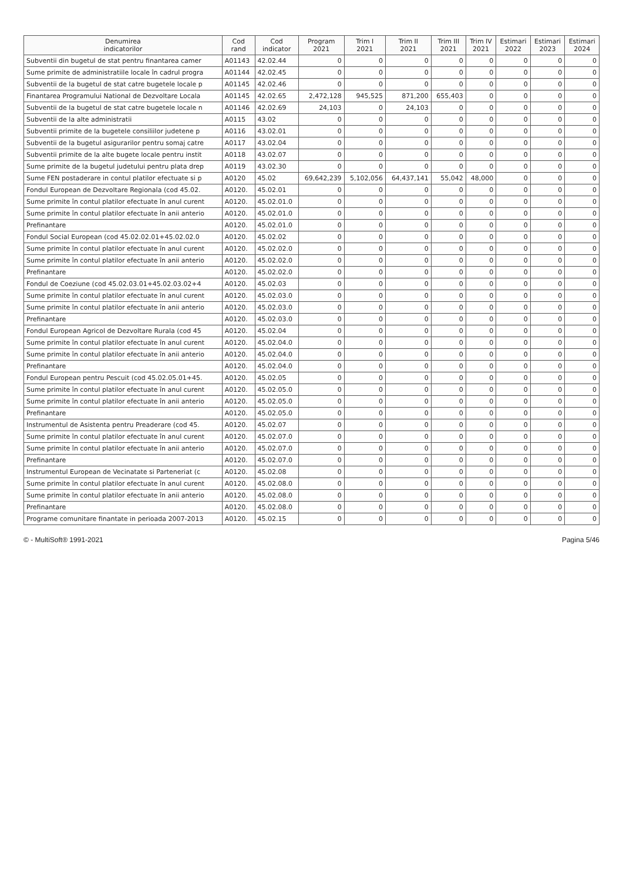| Denumirea indicatorilor | Cod rand | Cod indicator | Program 2021 | Trim I 2021 | Trim II 2021 | Trim III 2021 | Trim IV 2021 | Estimari 2022 | Estimari 2023 | Estimari 2024 |
| --- | --- | --- | --- | --- | --- | --- | --- | --- | --- | --- |
| Subventii din bugetul de stat pentru finantarea camer | A01143 | 42.02.44 | 0 | 0 | 0 | 0 | 0 | 0 | 0 | 0 |
| Sume primite de administratiile locale în cadrul progra | A01144 | 42.02.45 | 0 | 0 | 0 | 0 | 0 | 0 | 0 | 0 |
| Subventii de la bugetul de stat catre bugetele locale p | A01145 | 42.02.46 | 0 | 0 | 0 | 0 | 0 | 0 | 0 | 0 |
| Finantarea Programului National de Dezvoltare Locala | A01145 | 42.02.65 | 2,472,128 | 945,525 | 871,200 | 655,403 | 0 | 0 | 0 | 0 |
| Subventii de la bugetul de stat catre bugetele locale n | A01146 | 42.02.69 | 24,103 | 0 | 24,103 | 0 | 0 | 0 | 0 | 0 |
| Subventii de la alte administratii | A0115 | 43.02 | 0 | 0 | 0 | 0 | 0 | 0 | 0 | 0 |
| Subventii primite de la bugetele consiliilor judetene p | A0116 | 43.02.01 | 0 | 0 | 0 | 0 | 0 | 0 | 0 | 0 |
| Subventii de la bugetul asigurarilor pentru somaj catre | A0117 | 43.02.04 | 0 | 0 | 0 | 0 | 0 | 0 | 0 | 0 |
| Subventii primite de la alte bugete locale pentru instit | A0118 | 43.02.07 | 0 | 0 | 0 | 0 | 0 | 0 | 0 | 0 |
| Sume primite de la bugetul judetului pentru plata drep | A0119 | 43.02.30 | 0 | 0 | 0 | 0 | 0 | 0 | 0 | 0 |
| Sume FEN postaderare in contul platilor efectuate si p | A0120 | 45.02 | 69,642,239 | 5,102,056 | 64,437,141 | 55,042 | 48,000 | 0 | 0 | 0 |
| Fondul European de Dezvoltare Regionala (cod 45.02. | A0120. | 45.02.01 | 0 | 0 | 0 | 0 | 0 | 0 | 0 | 0 |
| Sume primite în contul platilor efectuate în anul curent | A0120. | 45.02.01.0 | 0 | 0 | 0 | 0 | 0 | 0 | 0 | 0 |
| Sume primite în contul platilor efectuate în anii anterio | A0120. | 45.02.01.0 | 0 | 0 | 0 | 0 | 0 | 0 | 0 | 0 |
| Prefinantare | A0120. | 45.02.01.0 | 0 | 0 | 0 | 0 | 0 | 0 | 0 | 0 |
| Fondul Social European (cod 45.02.02.01+45.02.02.0 | A0120. | 45.02.02 | 0 | 0 | 0 | 0 | 0 | 0 | 0 | 0 |
| Sume primite în contul platilor efectuate în anul curent | A0120. | 45.02.02.0 | 0 | 0 | 0 | 0 | 0 | 0 | 0 | 0 |
| Sume primite în contul platilor efectuate în anii anterio | A0120. | 45.02.02.0 | 0 | 0 | 0 | 0 | 0 | 0 | 0 | 0 |
| Prefinantare | A0120. | 45.02.02.0 | 0 | 0 | 0 | 0 | 0 | 0 | 0 | 0 |
| Fondul de Coeziune (cod 45.02.03.01+45.02.03.02+4 | A0120. | 45.02.03 | 0 | 0 | 0 | 0 | 0 | 0 | 0 | 0 |
| Sume primite în contul platilor efectuate în anul curent | A0120. | 45.02.03.0 | 0 | 0 | 0 | 0 | 0 | 0 | 0 | 0 |
| Sume primite în contul platilor efectuate în anii anterio | A0120. | 45.02.03.0 | 0 | 0 | 0 | 0 | 0 | 0 | 0 | 0 |
| Prefinantare | A0120. | 45.02.03.0 | 0 | 0 | 0 | 0 | 0 | 0 | 0 | 0 |
| Fondul European Agricol de Dezvoltare Rurala (cod 45 | A0120. | 45.02.04 | 0 | 0 | 0 | 0 | 0 | 0 | 0 | 0 |
| Sume primite în contul platilor efectuate în anul curent | A0120. | 45.02.04.0 | 0 | 0 | 0 | 0 | 0 | 0 | 0 | 0 |
| Sume primite în contul platilor efectuate în anii anterio | A0120. | 45.02.04.0 | 0 | 0 | 0 | 0 | 0 | 0 | 0 | 0 |
| Prefinantare | A0120. | 45.02.04.0 | 0 | 0 | 0 | 0 | 0 | 0 | 0 | 0 |
| Fondul European pentru Pescuit (cod 45.02.05.01+45. | A0120. | 45.02.05 | 0 | 0 | 0 | 0 | 0 | 0 | 0 | 0 |
| Sume primite în contul platilor efectuate în anul curent | A0120. | 45.02.05.0 | 0 | 0 | 0 | 0 | 0 | 0 | 0 | 0 |
| Sume primite în contul platilor efectuate în anii anterio | A0120. | 45.02.05.0 | 0 | 0 | 0 | 0 | 0 | 0 | 0 | 0 |
| Prefinantare | A0120. | 45.02.05.0 | 0 | 0 | 0 | 0 | 0 | 0 | 0 | 0 |
| Instrumentul de Asistenta pentru Preaderare (cod 45. | A0120. | 45.02.07 | 0 | 0 | 0 | 0 | 0 | 0 | 0 | 0 |
| Sume primite în contul platilor efectuate în anul curent | A0120. | 45.02.07.0 | 0 | 0 | 0 | 0 | 0 | 0 | 0 | 0 |
| Sume primite în contul platilor efectuate în anii anterio | A0120. | 45.02.07.0 | 0 | 0 | 0 | 0 | 0 | 0 | 0 | 0 |
| Prefinantare | A0120. | 45.02.07.0 | 0 | 0 | 0 | 0 | 0 | 0 | 0 | 0 |
| Instrumentul European de Vecinatate si Parteneriat (c | A0120. | 45.02.08 | 0 | 0 | 0 | 0 | 0 | 0 | 0 | 0 |
| Sume primite în contul platilor efectuate în anul curent | A0120. | 45.02.08.0 | 0 | 0 | 0 | 0 | 0 | 0 | 0 | 0 |
| Sume primite în contul platilor efectuate în anii anterio | A0120. | 45.02.08.0 | 0 | 0 | 0 | 0 | 0 | 0 | 0 | 0 |
| Prefinantare | A0120. | 45.02.08.0 | 0 | 0 | 0 | 0 | 0 | 0 | 0 | 0 |
| Programe comunitare finantate in perioada 2007-2013 | A0120. | 45.02.15 | 0 | 0 | 0 | 0 | 0 | 0 | 0 | 0 |
© - MultiSoft® 1991-2021 Pagina 5/46